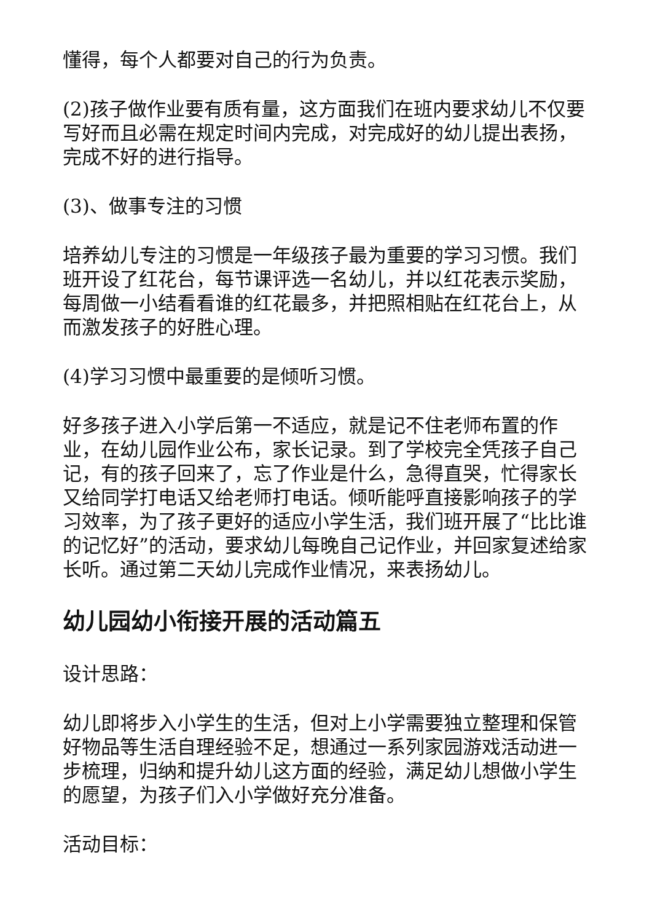懂得，每个人都要对自己的行为负责。
(2)孩子做作业要有质有量，这方面我们在班内要求幼儿不仅要写好而且必需在规定时间内完成，对完成好的幼儿提出表扬，完成不好的进行指导。
(3)、做事专注的习惯
培养幼儿专注的习惯是一年级孩子最为重要的学习习惯。我们班开设了红花台，每节课评选一名幼儿，并以红花表示奖励，每周做一小结看看谁的红花最多，并把照相贴在红花台上，从而激发孩子的好胜心理。
(4)学习习惯中最重要的是倾听习惯。
好多孩子进入小学后第一不适应，就是记不住老师布置的作业，在幼儿园作业公布，家长记录。到了学校完全凭孩子自己记，有的孩子回来了，忘了作业是什么，急得直哭，忙得家长又给同学打电话又给老师打电话。倾听能呼直接影响孩子的学习效率，为了孩子更好的适应小学生活，我们班开展了“比比谁的记忆好”的活动，要求幼儿每晚自己记作业，并回家复述给家长听。通过第二天幼儿完成作业情况，来表扬幼儿。
幼儿园幼小衔接开展的活动篇五
设计思路：
幼儿即将步入小学生的生活，但对上小学需要独立整理和保管好物品等生活自理经验不足，想通过一系列家园游戏活动进一步梳理，归纳和提升幼儿这方面的经验，满足幼儿想做小学生的愿望，为孩子们入小学做好充分准备。
活动目标：